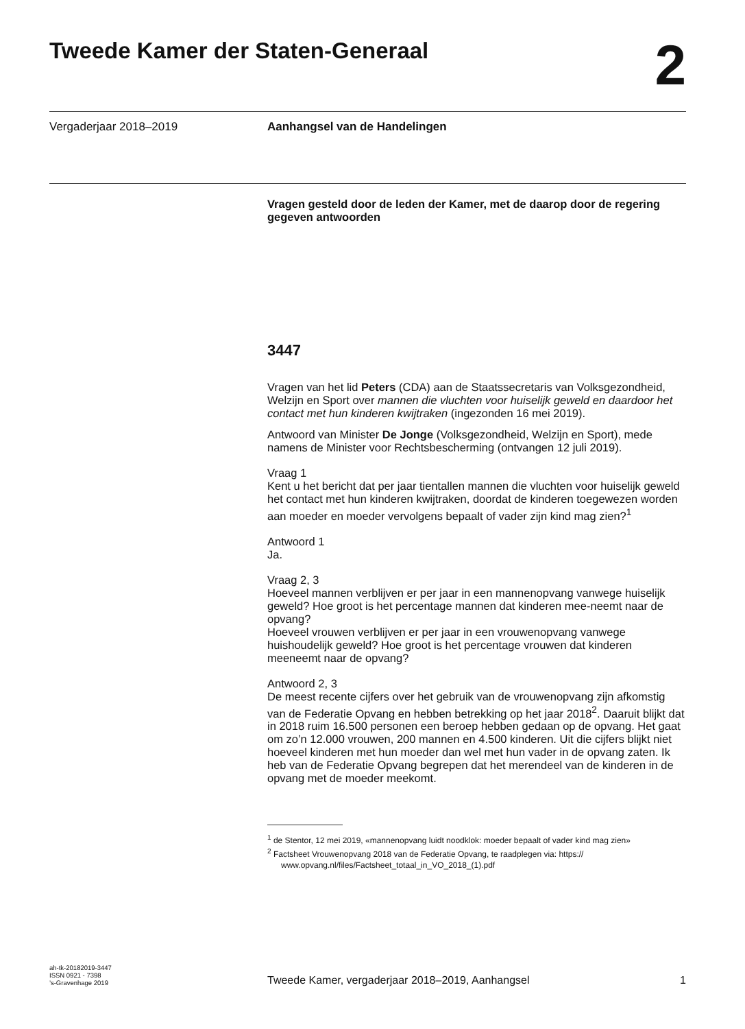Tweede Kamer der Staten-Generaal
2
Vergaderjaar 2018–2019 Aanhangsel van de Handelingen
Vragen gesteld door de leden der Kamer, met de daarop door de regering gegeven antwoorden
3447
Vragen van het lid Peters (CDA) aan de Staatssecretaris van Volksgezondheid, Welzijn en Sport over mannen die vluchten voor huiselijk geweld en daardoor het contact met hun kinderen kwijtraken (ingezonden 16 mei 2019).
Antwoord van Minister De Jonge (Volksgezondheid, Welzijn en Sport), mede namens de Minister voor Rechtsbescherming (ontvangen 12 juli 2019).
Vraag 1
Kent u het bericht dat per jaar tientallen mannen die vluchten voor huiselijk geweld het contact met hun kinderen kwijtraken, doordat de kinderen toegewezen worden aan moeder en moeder vervolgens bepaalt of vader zijn kind mag zien?<sup>1</sup>
Antwoord 1
Ja.
Vraag 2, 3
Hoeveel mannen verblijven er per jaar in een mannenopvang vanwege huiselijk geweld? Hoe groot is het percentage mannen dat kinderen mee-neemt naar de opvang?
Hoeveel vrouwen verblijven er per jaar in een vrouwenopvang vanwege huishoudelijk geweld? Hoe groot is het percentage vrouwen dat kinderen meeneemt naar de opvang?
Antwoord 2, 3
De meest recente cijfers over het gebruik van de vrouwenopvang zijn afkomstig van de Federatie Opvang en hebben betrekking op het jaar 2018<sup>2</sup>. Daaruit blijkt dat in 2018 ruim 16.500 personen een beroep hebben gedaan op de opvang. Het gaat om zo’n 12.000 vrouwen, 200 mannen en 4.500 kinderen. Uit die cijfers blijkt niet hoeveel kinderen met hun moeder dan wel met hun vader in de opvang zaten. Ik heb van de Federatie Opvang begrepen dat het merendeel van de kinderen in de opvang met de moeder meekomt.
<sup>1</sup> de Stentor, 12 mei 2019, «mannenopvang luidt noodklok: moeder bepaalt of vader kind mag zien»
<sup>2</sup> Factsheet Vrouwenopvang 2018 van de Federatie Opvang, te raadplegen via: https:// www.opvang.nl/files/Factsheet_totaal_in_VO_2018_(1).pdf
ah-tk-20182019-3447
ISSN 0921 - 7398
’s-Gravenhage 2019
Tweede Kamer, vergaderjaar 2018–2019, Aanhangsel
1